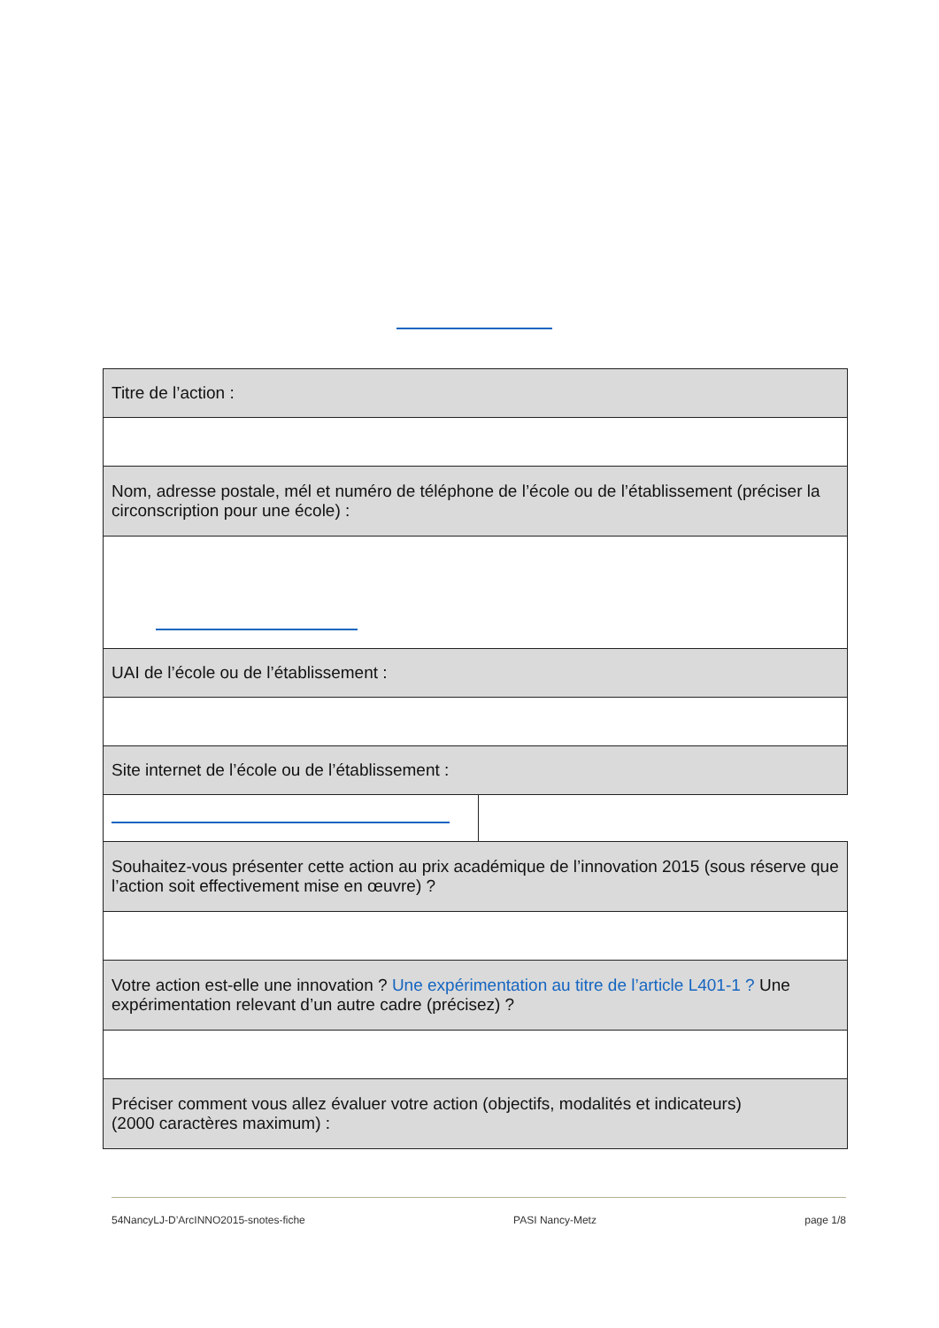| Titre de l’action : | |
| Nom, adresse postale, mél et numéro de téléphone de l’école ou de l’établissement (préciser la circonscription pour une école) : | |
| UAI de l’école ou de l’établissement : | |
| Site internet de l’école ou de l’établissement : | |
| Souhaitez-vous présenter cette action au prix académique de l’innovation 2015 (sous réserve que l’action soit effectivement mise en œuvre) ? | |
| Votre action est-elle une innovation ? Une expérimentation au titre de l’article L401-1 ? Une expérimentation relevant d’un autre cadre (précisez) ? | |
| Préciser comment vous allez évaluer votre action (objectifs, modalités et indicateurs) (2000 caractères maximum) : | |
54NancyLJ-D’ArcINNO2015-snotes-fiche PASI Nancy-Metz page 1/8